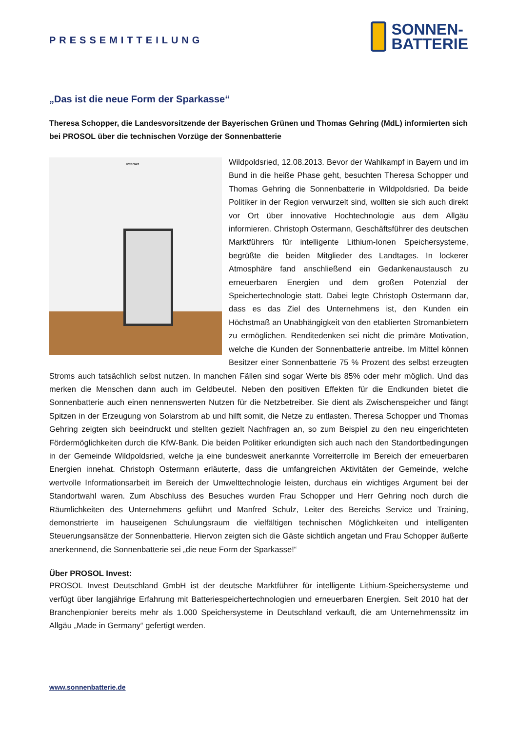PRESSEMITTEILUNG
SONNEN-
BATTERIE
„Das ist die neue Form der Sparkasse“
Theresa Schopper, die Landesvorsitzende der Bayerischen Grünen und Thomas Gehring (MdL) informierten sich bei PROSOL über die technischen Vorzüge der Sonnenbatterie
Internet
Wildpoldsried, 12.08.2013. Bevor der Wahlkampf in Bayern und im Bund in die heiße Phase geht, besuchten Theresa Schopper und Thomas Gehring die Sonnenbatterie in Wildpoldsried. Da beide Politiker in der Region verwurzelt sind, wollten sie sich auch direkt vor Ort über innovative Hochtechnologie aus dem Allgäu informieren. Christoph Ostermann, Geschäftsführer des deutschen Marktführers für intelligente Lithium-Ionen Speichersysteme, begrüßte die beiden Mitglieder des Landtages. In lockerer Atmosphäre fand anschließend ein Gedankenaustausch zu erneuerbaren Energien und dem großen Potenzial der Speichertechnologie statt. Dabei legte Christoph Ostermann dar, dass es das Ziel des Unternehmens ist, den Kunden ein Höchstmaß an Unabhängigkeit von den etablierten Stromanbietern zu ermöglichen. Renditedenken sei nicht die primäre Motivation, welche die Kunden der Sonnenbatterie antreibe. Im Mittel können Besitzer einer Sonnenbatterie 75 % Prozent des selbst erzeugten Stroms auch tatsächlich selbst nutzen. In manchen Fällen sind sogar Werte bis 85% oder mehr möglich. Und das merken die Menschen dann auch im Geldbeutel. Neben den positiven Effekten für die Endkunden bietet die Sonnenbatterie auch einen nennenswerten Nutzen für die Netzbetreiber. Sie dient als Zwischenspeicher und fängt Spitzen in der Erzeugung von Solarstrom ab und hilft somit, die Netze zu entlasten. Theresa Schopper und Thomas Gehring zeigten sich beeindruckt und stellten gezielt Nachfragen an, so zum Beispiel zu den neu eingerichteten Fördermöglichkeiten durch die KfW-Bank. Die beiden Politiker erkundigten sich auch nach den Standortbedingungen in der Gemeinde Wildpoldsried, welche ja eine bundesweit anerkannte Vorreiterrolle im Bereich der erneuerbaren Energien innehat. Christoph Ostermann erläuterte, dass die umfangreichen Aktivitäten der Gemeinde, welche wertvolle Informationsarbeit im Bereich der Umwelttechnologie leisten, durchaus ein wichtiges Argument bei der Standortwahl waren. Zum Abschluss des Besuches wurden Frau Schopper und Herr Gehring noch durch die Räumlichkeiten des Unternehmens geführt und Manfred Schulz, Leiter des Bereichs Service und Training, demonstrierte im hauseigenen Schulungsraum die vielfältigen technischen Möglichkeiten und intelligenten Steuerungsansätze der Sonnenbatterie. Hiervon zeigten sich die Gäste sichtlich angetan und Frau Schopper äußerte anerkennend, die Sonnenbatterie sei „die neue Form der Sparkasse!“
Über PROSOL Invest:
PROSOL Invest Deutschland GmbH ist der deutsche Marktführer für intelligente Lithium-Speichersysteme und verfügt über langjährige Erfahrung mit Batteriespeichertechnologien und erneuerbaren Energien. Seit 2010 hat der Branchenpionier bereits mehr als 1.000 Speichersysteme in Deutschland verkauft, die am Unternehmenssitz im Allgäu „Made in Germany“ gefertigt werden.
www.sonnenbatterie.de